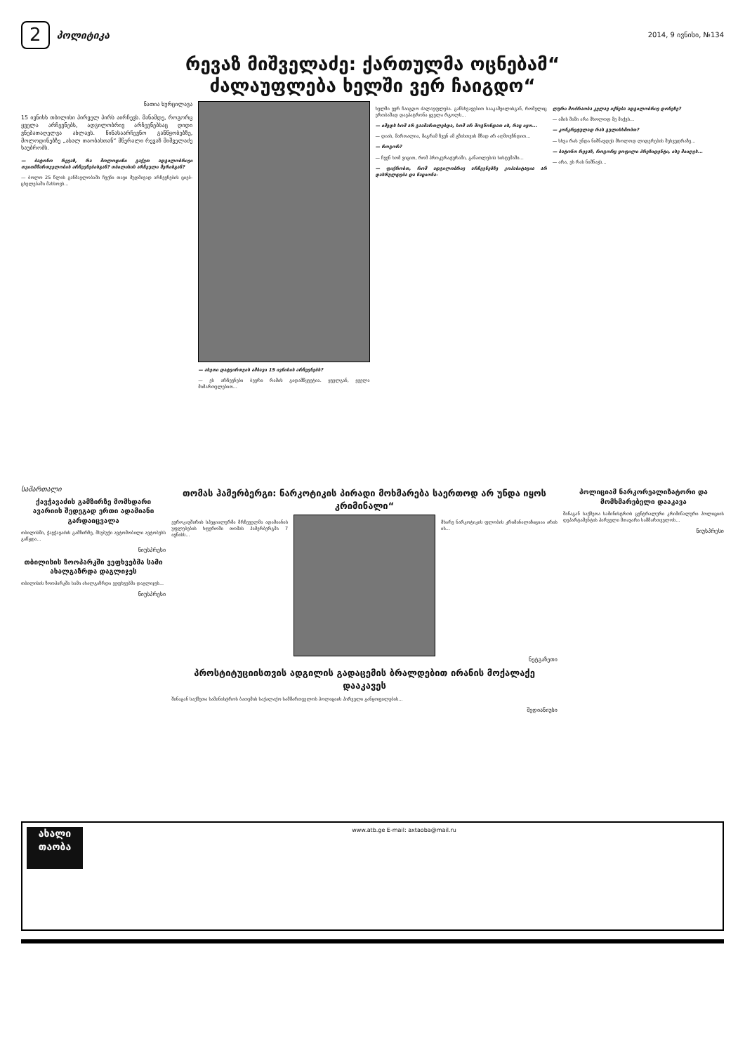2 პოლიტიკა
2014, 9 ივნისი, №134
რევაზ მიშველაძე: ქართულმა ოცნებამ“
ძალაუფლება ხელში ვერ ჩაიგდო“
ნათია ხურცილავა
15 ივნისს თბილისი პირველ პირს აირჩევს. მანამდე, როგორც ყველა არჩევნებს, ადგილობრივ არჩევნებსაც დიდი ვნებათაღელვა ახლავს. წინასაარჩევნო განწყობებზე, მოლოდინებზე „ახალ თაობასთან“ მწერალი რევაზ მიშველაძე საუბრობს.
— ბატონო რევაზ, რა მოლოდინი გაქვთ ადგილობრივი თვითმმართველობის არჩევნებისგან? თბილისის არჩეული მერისგან?
— ბოლო 25 წლის განმავლობაში ჩვენი თავი მუდმივად არჩევნების ციებ-ცხელებაში მახსოვს...
— ასეთი დატვირთვის ამბავი 15 ივნისის არჩევნებს?
— ეს არჩევნები ბევრი რამის გადამწყვეტია. ყველგან, ყველა მიმართულებით...
ხელში ვერ ჩაიგდო ძალაუფლება. განსხვავებით სააკაშვილისგან, რომელიც ერთბაშად დაეპატრონა ყველა რგოლს...
— იმედს ხომ არ გაამართლებდა, ხომ არ მოგწონდათ ის, რაც იყო...
— დიახ, მართალია, მაგრამ ჩვენ ამ გზისთვის მზად არ აღმოვჩნდით...
— როგორ?
— ჩვენ ხომ ვიცით, რომ პროკურატურაში, განათლების სისტემაში...
— ფიქრობთ, რომ ადგილობრივ არჩევნებზე კოჰაბიტაცია არ დასრულდება და ნაციონა-
ლური მოძრაობა კვლავ იქნება ადგილობრივ დონეზე?
— ამის შიში არა მხოლოდ მე მაქვს...
— კონკრეტულად რას გულისხმობთ?
— სხვა რას უნდა ნიშნავდეს მხოლოდ ლიდერების შეხვედრაზე...
— ბატონო რევაზ, როგორც ყოფილი პრეზიდენტი, ისე მიიღეს...
— არა, ეს რას ნიშნავს...
სამართალი
ქავჭავაძის გამზირზე მომხდარი ავარიის შედეგად ერთი ადამიანი გარდაიცვალა
თბილისში, ჭავჭავაძის გამზირზე, მსუბუქი ავტომობილი ავტობუსს გაწყდა...
ნიუსპრესი
თბილისის ზოოპარკში ვეფხვებმა სამი ახალგაზრდა დაგლიჯეს
თბილისის ზოოპარკში სამი ახალგაზრდა ვეფხვებმა დაგლიჯეს...
ნიუსპრესი
თომას ჰამერბერგი: ნარკოტიკის პირადი მოხმარება საერთოდ არ უნდა იყოს კრიმინალი“
ევროკავშირის სპეციალურმა მრჩეველმა ადამიანის უფლებების ხფეროში თომას ჰამერბერგმა 7 ივნისს...
მხარე ნარკოტიკის ფლობის კრიმინალიზაციაა არის ის...
ნეტგაზეთი
პროსტიტუციისთვის ადგილის გადაცემის ბრალდებით ირანის მოქალაქე დააკავეს
შინაგან საქმეთა სამინისტროს ბათუმის საქალაქო სამმართველოს პოლიციის პირველი განყოფილების...
შედიანიუსი
პოლიციამ ნარკორეალიზატორი და მომხმარებელი დააკავა
შინაგან საქმეთა სამინისტროს ცენტრალური კრიმინალური პოლიციის დეპარტამენტის პირველი მთავარი სამმართველოს...
ნიუსპრესი
ახალი თაობა
www.atb.ge E-mail: axtaoba@mail.ru